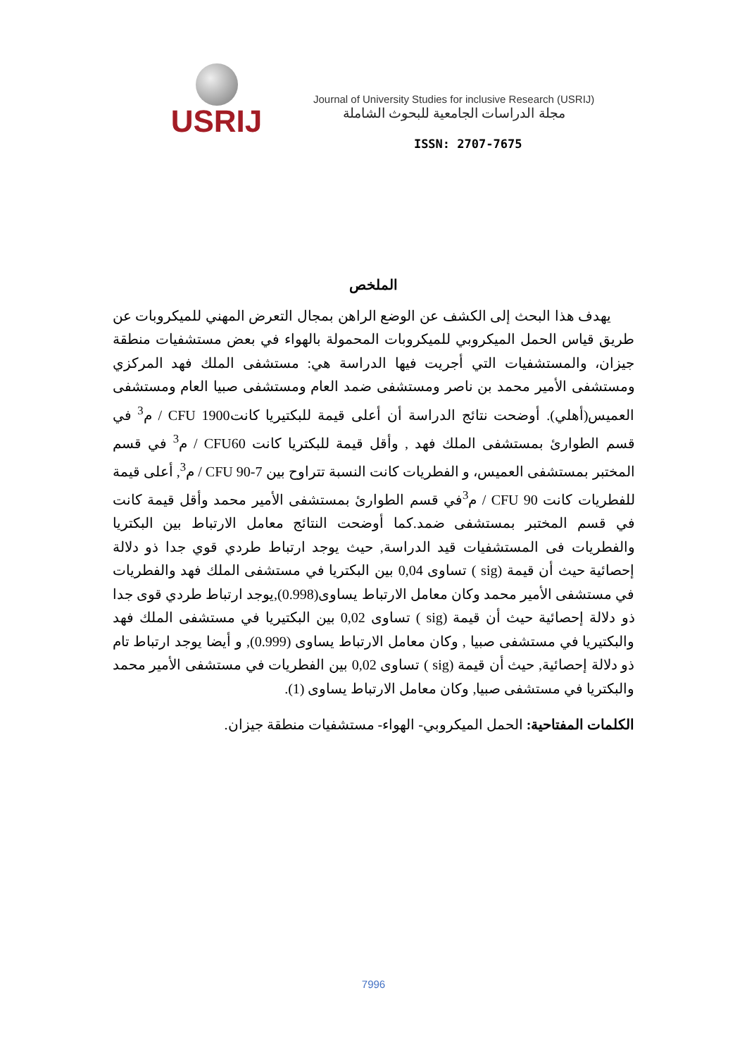USRIJ
Journal of University Studies for inclusive Research (USRIJ)
مجلة الدراسات الجامعية للبحوث الشاملة
ISSN: 2707-7675
الملخص
يهدف هذا البحث إلى الكشف عن الوضع الراهن بمجال التعرض المهني للميكروبات عن طريق قياس الحمل الميكروبي للميكروبات المحمولة بالهواء في بعض مستشفيات منطقة جيزان، والمستشفيات التي أجريت فيها الدراسة هي: مستشفى الملك فهد المركزي ومستشفى الأمير محمد بن ناصر ومستشفى ضمد العام ومستشفى صبيا العام ومستشفى العميس(أهلي). أوضحت نتائج الدراسة أن أعلى قيمة للبكتيريا كانت1900 CFU / م<sup>3</sup> في قسم الطوارئ بمستشفى الملك فهد , وأقل قيمة للبكتريا كانت CFU60 / م<sup>3</sup> في قسم المختبر بمستشفى العميس، و الفطريات كانت النسبة تتراوح بين 7-90 CFU / م<sup>3</sup>, أعلى قيمة للفطريات كانت CFU 90 / م<sup>3</sup>في قسم الطوارئ بمستشفى الأمير محمد وأقل قيمة كانت في قسم المختبر بمستشفى ضمد.كما أوضحت النتائج معامل الارتباط بين البكتريا والفطريات فى المستشفيات قيد الدراسة, حيث يوجد ارتباط طردي قوي جدا ذو دلالة إحصائية حيث أن قيمة (sig ) تساوى 0,04 بين البكتريا في مستشفى الملك فهد والفطريات في مستشفى الأمير محمد وكان معامل الارتباط يساوى(0.998),يوجد ارتباط طردي قوى جدا ذو دلالة إحصائية حيث أن قيمة (sig ) تساوى 0,02 بين البكتيريا في مستشفى الملك فهد والبكتيريا في مستشفى صبيا , وكان معامل الارتباط يساوى (0.999), و أيضا يوجد ارتباط تام ذو دلالة إحصائية, حيث أن قيمة (sig ) تساوى 0,02 بين الفطريات في مستشفى الأمير محمد والبكتريا في مستشفى صبيا, وكان معامل الارتباط يساوى (1).
الكلمات المفتاحية: الحمل الميكروبي- الهواء- مستشفيات منطقة جيزان.
7996